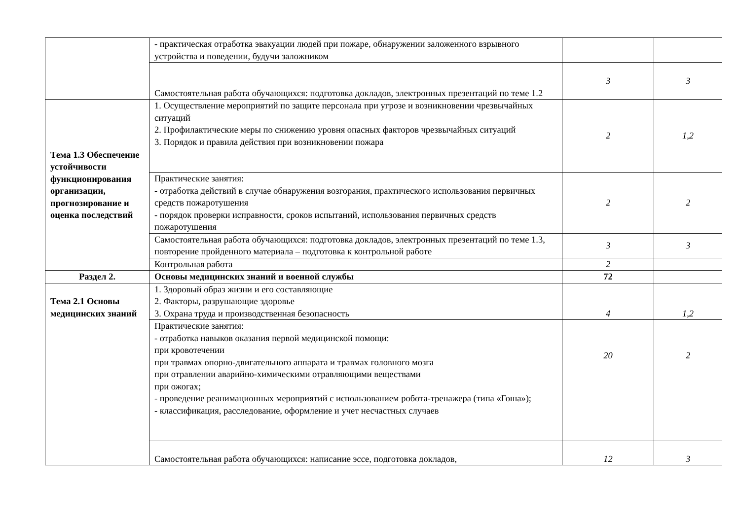| | - практическая отработка эвакуации людей при пожаре, обнаружении заложенного взрывного устройства и поведении, будучи заложником | | |
| | Самостоятельная работа обучающихся: подготовка докладов, электронных презентаций по теме 1.2 | 3 | 3 |
| Тема 1.3 Обеспечение устойчивости функционирования организации, прогнозирование и оценка последствий | 1. Осуществление мероприятий по защите персонала при угрозе и возникновении чрезвычайных ситуаций 2. Профилактические меры по снижению уровня опасных факторов чрезвычайных ситуаций 3. Порядок и правила действия при возникновении пожара | 2 | 1,2 |
| | Практические занятия: - отработка действий в случае обнаружения возгорания, практического использования первичных средств пожаротушения - порядок проверки исправности, сроков испытаний, использования первичных средств пожаротушения | 2 | 2 |
| | Самостоятельная работа обучающихся: подготовка докладов, электронных презентаций по теме 1.3, повторение пройденного материала – подготовка к контрольной работе | 3 | 3 |
| | Контрольная работа | 2 | |
| Раздел 2. | Основы медицинских знаний и военной службы | 72 | |
| Тема 2.1 Основы медицинских знаний | 1. Здоровый образ жизни и его составляющие 2. Факторы, разрушающие здоровье 3. Охрана труда и производственная безопасность | 4 | 1,2 |
| | Практические занятия: - отработка навыков оказания первой медицинской помощи: при кровотечении при травмах опорно-двигательного аппарата и травмах головного мозга при отравлении аварийно-химическими отравляющими веществами при ожогах; - проведение реанимационных мероприятий с использованием робота-тренажера (типа «Гоша»); - классификация, расследование, оформление и учет несчастных случаев | 20 | 2 |
| | Самостоятельная работа обучающихся: написание эссе, подготовка докладов, | 12 | 3 |